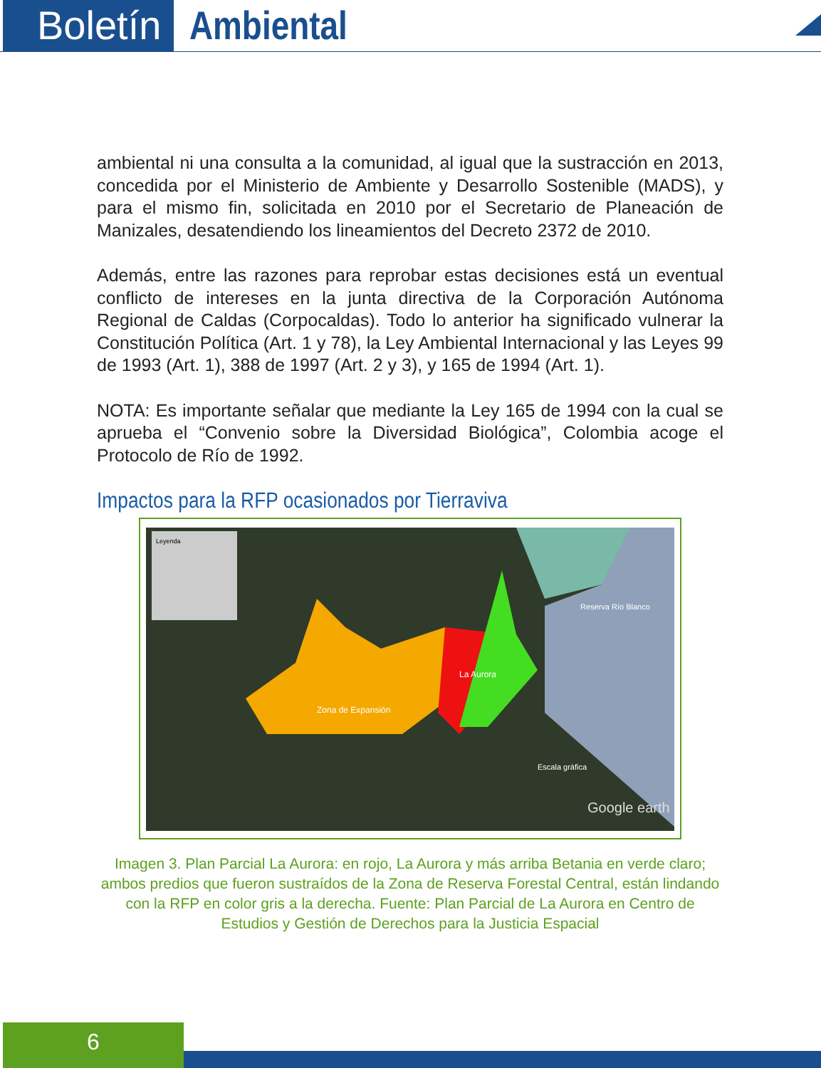Boletín Ambiental
ambiental ni una consulta a la comunidad, al igual que la sustracción en 2013, concedida por el Ministerio de Ambiente y Desarrollo Sostenible (MADS), y para el mismo fin, solicitada en 2010 por el Secretario de Planeación de Manizales, desatendiendo los lineamientos del Decreto 2372 de 2010.
Además, entre las razones para reprobar estas decisiones está un eventual conflicto de intereses en la junta directiva de la Corporación Autónoma Regional de Caldas (Corpocaldas). Todo lo anterior ha significado vulnerar la Constitución Política (Art. 1 y 78), la Ley Ambiental Internacional y las Leyes 99 de 1993 (Art. 1), 388 de 1997 (Art. 2 y 3), y 165 de 1994 (Art. 1).
NOTA: Es importante señalar que mediante la Ley 165 de 1994 con la cual se aprueba el “Convenio sobre la Diversidad Biológica”, Colombia acoge el Protocolo de Río de 1992.
Impactos para la RFP ocasionados por Tierraviva
Leyenda
La Aurora
Zona de Expansión
Reserva Río Blanco
Escala gráfica
Google earth
Imagen 3. Plan Parcial La Aurora: en rojo, La Aurora y más arriba Betania en verde claro; ambos predios que fueron sustraídos de la Zona de Reserva Forestal Central, están lindando con la RFP en color gris a la derecha. Fuente: Plan Parcial de La Aurora en Centro de Estudios y Gestión de Derechos para la Justicia Espacial
6